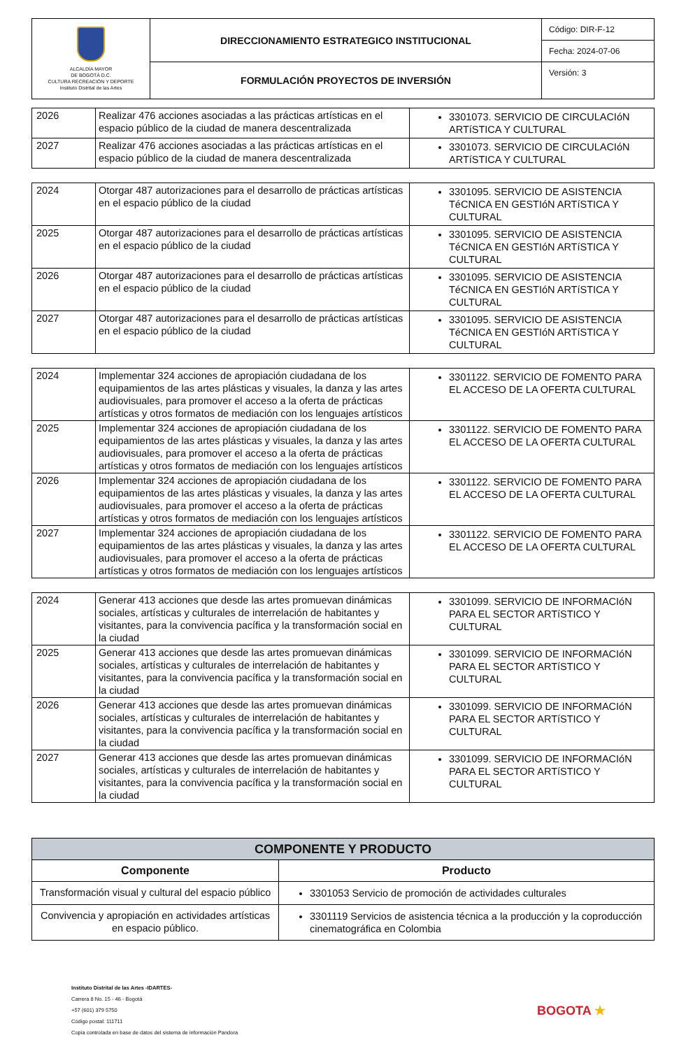| ALCALDÍA MAYOR DE BOGOTÁ D.C. CULTURA RECREACIÓN Y DEPORTE Instituto Distrital de las Artes | DIRECCIONAMIENTO ESTRATEGICO INSTITUCIONAL | Código: DIR-F-12 |
| | | Fecha: 2024-07-06 |
| | FORMULACIÓN PROYECTOS DE INVERSIÓN | Versión: 3 |
| 2026 | Realizar 476 acciones asociadas a las prácticas artísticas en el espacio público de la ciudad de manera descentralizada | 3301073. SERVICIO DE CIRCULACIóN ARTíSTICA Y CULTURAL |
| 2027 | Realizar 476 acciones asociadas a las prácticas artísticas en el espacio público de la ciudad de manera descentralizada | 3301073. SERVICIO DE CIRCULACIóN ARTíSTICA Y CULTURAL |
| 2024 | Otorgar 487 autorizaciones para el desarrollo de prácticas artísticas en el espacio público de la ciudad | 3301095. SERVICIO DE ASISTENCIA TéCNICA EN GESTIóN ARTíSTICA Y CULTURAL |
| 2025 | Otorgar 487 autorizaciones para el desarrollo de prácticas artísticas en el espacio público de la ciudad | 3301095. SERVICIO DE ASISTENCIA TéCNICA EN GESTIóN ARTíSTICA Y CULTURAL |
| 2026 | Otorgar 487 autorizaciones para el desarrollo de prácticas artísticas en el espacio público de la ciudad | 3301095. SERVICIO DE ASISTENCIA TéCNICA EN GESTIóN ARTíSTICA Y CULTURAL |
| 2027 | Otorgar 487 autorizaciones para el desarrollo de prácticas artísticas en el espacio público de la ciudad | 3301095. SERVICIO DE ASISTENCIA TéCNICA EN GESTIóN ARTíSTICA Y CULTURAL |
| 2024 | Implementar 324 acciones de apropiación ciudadana de los equipamientos de las artes plásticas y visuales, la danza y las artes audiovisuales, para promover el acceso a la oferta de prácticas artísticas y otros formatos de mediación con los lenguajes artísticos | 3301122. SERVICIO DE FOMENTO PARA EL ACCESO DE LA OFERTA CULTURAL |
| 2025 | Implementar 324 acciones de apropiación ciudadana de los equipamientos de las artes plásticas y visuales, la danza y las artes audiovisuales, para promover el acceso a la oferta de prácticas artísticas y otros formatos de mediación con los lenguajes artísticos | 3301122. SERVICIO DE FOMENTO PARA EL ACCESO DE LA OFERTA CULTURAL |
| 2026 | Implementar 324 acciones de apropiación ciudadana de los equipamientos de las artes plásticas y visuales, la danza y las artes audiovisuales, para promover el acceso a la oferta de prácticas artísticas y otros formatos de mediación con los lenguajes artísticos | 3301122. SERVICIO DE FOMENTO PARA EL ACCESO DE LA OFERTA CULTURAL |
| 2027 | Implementar 324 acciones de apropiación ciudadana de los equipamientos de las artes plásticas y visuales, la danza y las artes audiovisuales, para promover el acceso a la oferta de prácticas artísticas y otros formatos de mediación con los lenguajes artísticos | 3301122. SERVICIO DE FOMENTO PARA EL ACCESO DE LA OFERTA CULTURAL |
| 2024 | Generar 413 acciones que desde las artes promuevan dinámicas sociales, artísticas y culturales de interrelación de habitantes y visitantes, para la convivencia pacífica y la transformación social en la ciudad | 3301099. SERVICIO DE INFORMACIóN PARA EL SECTOR ARTíSTICO Y CULTURAL |
| 2025 | Generar 413 acciones que desde las artes promuevan dinámicas sociales, artísticas y culturales de interrelación de habitantes y visitantes, para la convivencia pacífica y la transformación social en la ciudad | 3301099. SERVICIO DE INFORMACIóN PARA EL SECTOR ARTíSTICO Y CULTURAL |
| 2026 | Generar 413 acciones que desde las artes promuevan dinámicas sociales, artísticas y culturales de interrelación de habitantes y visitantes, para la convivencia pacífica y la transformación social en la ciudad | 3301099. SERVICIO DE INFORMACIóN PARA EL SECTOR ARTíSTICO Y CULTURAL |
| 2027 | Generar 413 acciones que desde las artes promuevan dinámicas sociales, artísticas y culturales de interrelación de habitantes y visitantes, para la convivencia pacífica y la transformación social en la ciudad | 3301099. SERVICIO DE INFORMACIóN PARA EL SECTOR ARTíSTICO Y CULTURAL |
| COMPONENTE Y PRODUCTO | |
| --- | --- |
| Componente | Producto |
| Transformación visual y cultural del espacio público | 3301053 Servicio de promoción de actividades culturales |
| Convivencia y apropiación en actividades artísticas en espacio público. | 3301119 Servicios de asistencia técnica a la producción y la coproducción cinematográfica en Colombia |
Instituto Distrital de las Artes -IDARTES-
Carrera 8 No. 15 - 46 - Bogotá
+57 (601) 379 5750
Código postal: 111711
Copia controlada en base de datos del sistema de información Pandora
BOGOTA ★